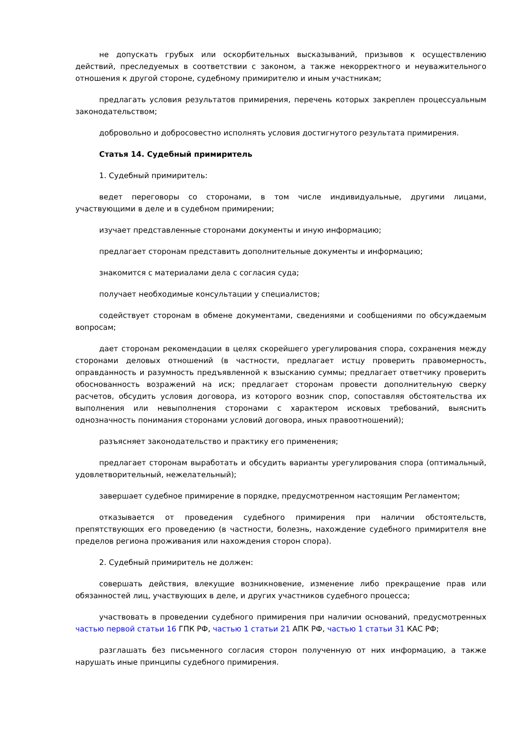не допускать грубых или оскорбительных высказываний, призывов к осуществлению действий, преследуемых в соответствии с законом, а также некорректного и неуважительного отношения к другой стороне, судебному примирителю и иным участникам;
предлагать условия результатов примирения, перечень которых закреплен процессуальным законодательством;
добровольно и добросовестно исполнять условия достигнутого результата примирения.
Статья 14. Судебный примиритель
1. Судебный примиритель:
ведет переговоры со сторонами, в том числе индивидуальные, другими лицами, участвующими в деле и в судебном примирении;
изучает представленные сторонами документы и иную информацию;
предлагает сторонам представить дополнительные документы и информацию;
знакомится с материалами дела с согласия суда;
получает необходимые консультации у специалистов;
содействует сторонам в обмене документами, сведениями и сообщениями по обсуждаемым вопросам;
дает сторонам рекомендации в целях скорейшего урегулирования спора, сохранения между сторонами деловых отношений (в частности, предлагает истцу проверить правомерность, оправданность и разумность предъявленной к взысканию суммы; предлагает ответчику проверить обоснованность возражений на иск; предлагает сторонам провести дополнительную сверку расчетов, обсудить условия договора, из которого возник спор, сопоставляя обстоятельства их выполнения или невыполнения сторонами с характером исковых требований, выяснить однозначность понимания сторонами условий договора, иных правоотношений);
разъясняет законодательство и практику его применения;
предлагает сторонам выработать и обсудить варианты урегулирования спора (оптимальный, удовлетворительный, нежелательный);
завершает судебное примирение в порядке, предусмотренном настоящим Регламентом;
отказывается от проведения судебного примирения при наличии обстоятельств, препятствующих его проведению (в частности, болезнь, нахождение судебного примирителя вне пределов региона проживания или нахождения сторон спора).
2. Судебный примиритель не должен:
совершать действия, влекущие возникновение, изменение либо прекращение прав или обязанностей лиц, участвующих в деле, и других участников судебного процесса;
участвовать в проведении судебного примирения при наличии оснований, предусмотренных частью первой статьи 16 ГПК РФ, частью 1 статьи 21 АПК РФ, частью 1 статьи 31 КАС РФ;
разглашать без письменного согласия сторон полученную от них информацию, а также нарушать иные принципы судебного примирения.